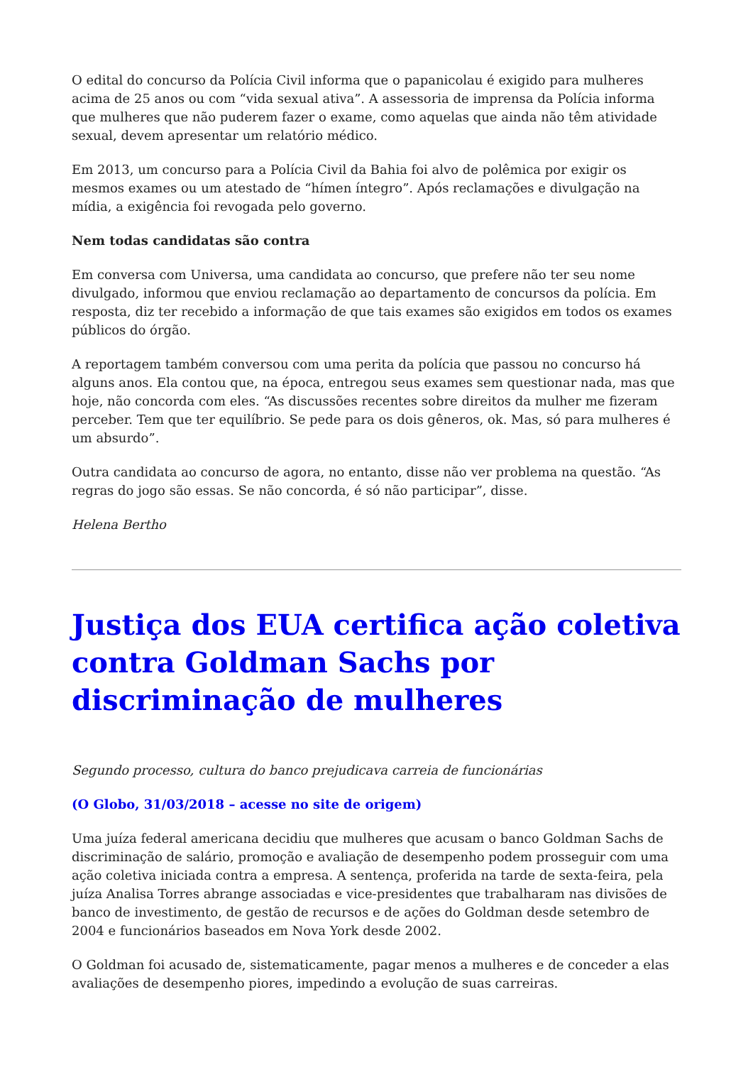O edital do concurso da Polícia Civil informa que o papanicolau é exigido para mulheres acima de 25 anos ou com “vida sexual ativa”. A assessoria de imprensa da Polícia informa que mulheres que não puderem fazer o exame, como aquelas que ainda não têm atividade sexual, devem apresentar um relatório médico.
Em 2013, um concurso para a Polícia Civil da Bahia foi alvo de polêmica por exigir os mesmos exames ou um atestado de “hímen íntegro”. Após reclamações e divulgação na mídia, a exigência foi revogada pelo governo.
Nem todas candidatas são contra
Em conversa com Universa, uma candidata ao concurso, que prefere não ter seu nome divulgado, informou que enviou reclamação ao departamento de concursos da polícia. Em resposta, diz ter recebido a informação de que tais exames são exigidos em todos os exames públicos do órgão.
A reportagem também conversou com uma perita da polícia que passou no concurso há alguns anos. Ela contou que, na época, entregou seus exames sem questionar nada, mas que hoje, não concorda com eles. “As discussões recentes sobre direitos da mulher me fizeram perceber. Tem que ter equilíbrio. Se pede para os dois gêneros, ok. Mas, só para mulheres é um absurdo”.
Outra candidata ao concurso de agora, no entanto, disse não ver problema na questão. “As regras do jogo são essas. Se não concorda, é só não participar”, disse.
Helena Bertho
Justiça dos EUA certifica ação coletiva contra Goldman Sachs por discriminação de mulheres
Segundo processo, cultura do banco prejudicava carreia de funcionárias
(O Globo, 31/03/2018 – acesse no site de origem)
Uma juíza federal americana decidiu que mulheres que acusam o banco Goldman Sachs de discriminação de salário, promoção e avaliação de desempenho podem prosseguir com uma ação coletiva iniciada contra a empresa. A sentença, proferida na tarde de sexta-feira, pela juíza Analisa Torres abrange associadas e vice-presidentes que trabalharam nas divisões de banco de investimento, de gestão de recursos e de ações do Goldman desde setembro de 2004 e funcionários baseados em Nova York desde 2002.
O Goldman foi acusado de, sistematicamente, pagar menos a mulheres e de conceder a elas avaliações de desempenho piores, impedindo a evolução de suas carreiras.